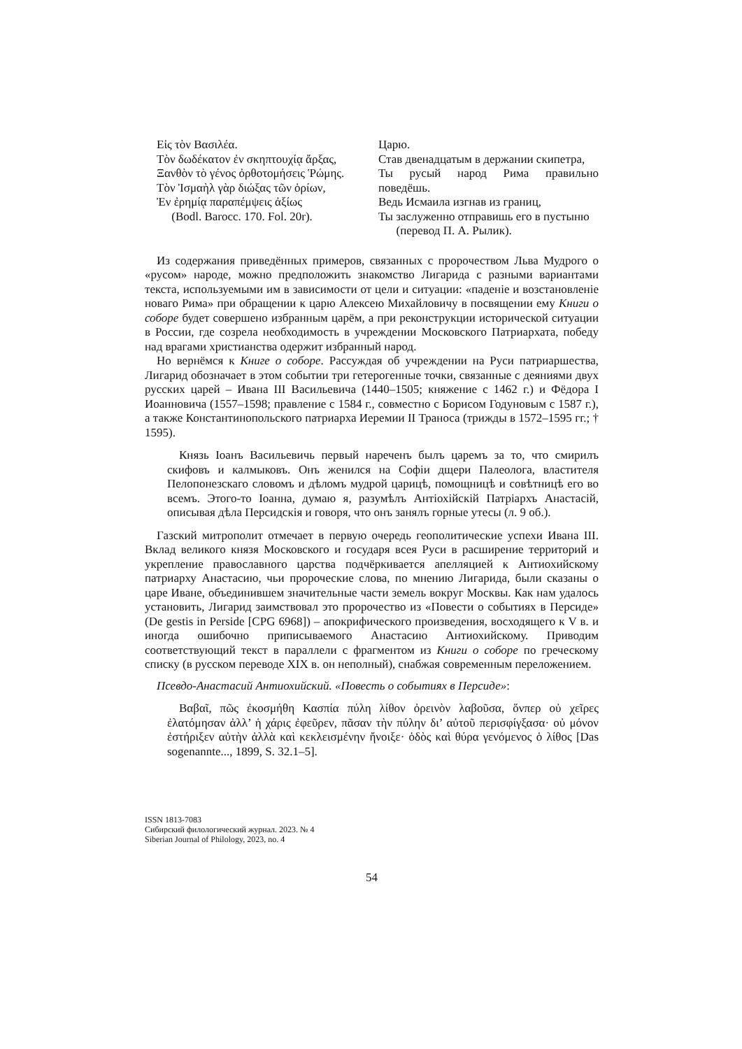Εἰς τὸν Βασιλέα.
Τὸν δωδέκατον ἐν σκηπτουχίᾳ ἄρξας,
Ξανθὸν τὸ γένος ὀρθοτομήσεις Ῥώμης.
Τὸν Ἰσμαὴλ γὰρ διώξας τῶν ὁρίων,
Ἐν ἐρημίᾳ παραπέμψεις ἀξίως
(Bodl. Barocc. 170. Fol. 20r).
Царю.
Став двенадцатым в держании скипетра,
Ты русый народ Рима правильно поведёшь.
Ведь Исмаила изгнав из границ,
Ты заслуженно отправишь его в пустыню
(перевод П. А. Рылик).
Из содержания приведённых примеров, связанных с пророчеством Льва Мудрого о «русом» народе, можно предположить знакомство Лигарида с разными вариантами текста, используемыми им в зависимости от цели и ситуации: «паденіе и возстановленіе новаго Рима» при обращении к царю Алексею Михайловичу в посвящении ему Книги о соборе будет совершено избранным царём, а при реконструкции исторической ситуации в России, где созрела необходимость в учреждении Московского Патриархата, победу над врагами христианства одержит избранный народ.
Но вернёмся к Книге о соборе. Рассуждая об учреждении на Руси патриаршества, Лигарид обозначает в этом событии три гетерогенные точки, связанные с деяниями двух русских царей – Ивана III Васильевича (1440–1505; княжение с 1462 г.) и Фёдора I Иоанновича (1557–1598; правление с 1584 г., совместно с Борисом Годуновым с 1587 г.), а также Константинопольского патриарха Иеремии II Траноса (трижды в 1572–1595 гг.; † 1595).
Князь Іоанъ Васильевичь первый нареченъ былъ царемъ за то, что смирилъ скифовъ и калмыковъ. Онъ женился на Софіи дщери Палеолога, властителя Пелопонезскаго словомъ и дѣломъ мудрой царицѣ, помощницѣ и совѣтницѣ его во всемъ. Этого-то Іоанна, думаю я, разумѣлъ Антіохійскій Патріархъ Анастасій, описывая дѣла Персидскія и говоря, что онъ занялъ горные утесы (л. 9 об.).
Газский митрополит отмечает в первую очередь геополитические успехи Ивана III. Вклад великого князя Московского и государя всея Руси в расширение территорий и укрепление православного царства подчёркивается апелляцией к Антиохийскому патриарху Анастасию, чьи пророческие слова, по мнению Лигарида, были сказаны о царе Иване, объединившем значительные части земель вокруг Москвы. Как нам удалось установить, Лигарид заимствовал это пророчество из «Повести о событиях в Персиде» (De gestis in Perside [CPG 6968]) – апокрифического произведения, восходящего к V в. и иногда ошибочно приписываемого Анастасию Антиохийскому. Приводим соответствующий текст в параллели с фрагментом из Книги о соборе по греческому списку (в русском переводе XIX в. он неполный), снабжая современным переложением.
Псевдо-Анастасий Антиохийский. «Повесть о событиях в Персиде»:
Βαβαῖ, πῶς ἐκοσμήθη Κασπία πύλη λίθον ὀρεινὸν λαβοῦσα, ὅνπερ οὐ χεῖρες ἐλατόμησαν ἀλλ’ ἡ χάρις ἐφεῦρεν, πᾶσαν τὴν πύλην δι’ αὐτοῦ περισφίγξασα· οὐ μόνον ἐστήριξεν αὐτὴν ἀλλὰ καὶ κεκλεισμένην ἤνοιξε· ὁδὸς καὶ θύρα γενόμενος ὁ λίθος [Das sogenannte..., 1899, S. 32.1–5].
ISSN 1813-7083
Сибирский филологический журнал. 2023. № 4
Siberian Journal of Philology, 2023, no. 4
54